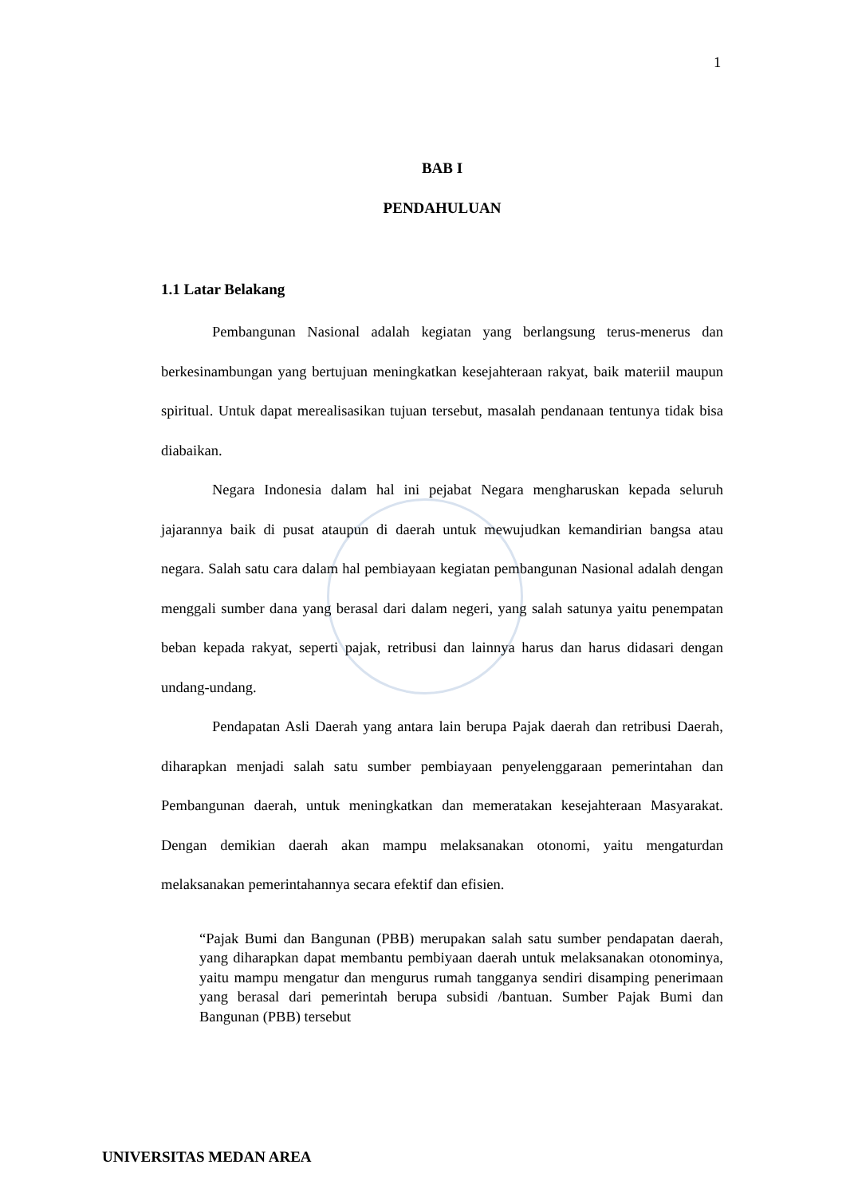1
BAB I
PENDAHULUAN
1.1 Latar Belakang
Pembangunan Nasional adalah kegiatan yang berlangsung terus-menerus dan berkesinambungan yang bertujuan meningkatkan kesejahteraan rakyat, baik materiil maupun spiritual. Untuk dapat merealisasikan tujuan tersebut, masalah pendanaan tentunya tidak bisa diabaikan.
Negara Indonesia dalam hal ini pejabat Negara mengharuskan kepada seluruh jajarannya baik di pusat ataupun di daerah untuk mewujudkan kemandirian bangsa atau negara. Salah satu cara dalam hal pembiayaan kegiatan pembangunan Nasional adalah dengan menggali sumber dana yang berasal dari dalam negeri, yang salah satunya yaitu penempatan beban kepada rakyat, seperti pajak, retribusi dan lainnya harus dan harus didasari dengan undang-undang.
Pendapatan Asli Daerah yang antara lain berupa Pajak daerah dan retribusi Daerah, diharapkan menjadi salah satu sumber pembiayaan penyelenggaraan pemerintahan dan Pembangunan daerah, untuk meningkatkan dan memeratakan kesejahteraan Masyarakat. Dengan demikian daerah akan mampu melaksanakan otonomi, yaitu mengaturdan melaksanakan pemerintahannya secara efektif dan efisien.
“Pajak Bumi dan Bangunan (PBB) merupakan salah satu sumber pendapatan daerah, yang diharapkan dapat membantu pembiyaan daerah untuk melaksanakan otonominya, yaitu mampu mengatur dan mengurus rumah tangganya sendiri disamping penerimaan yang berasal dari pemerintah berupa subsidi /bantuan. Sumber Pajak Bumi dan Bangunan (PBB) tersebut
UNIVERSITAS MEDAN AREA